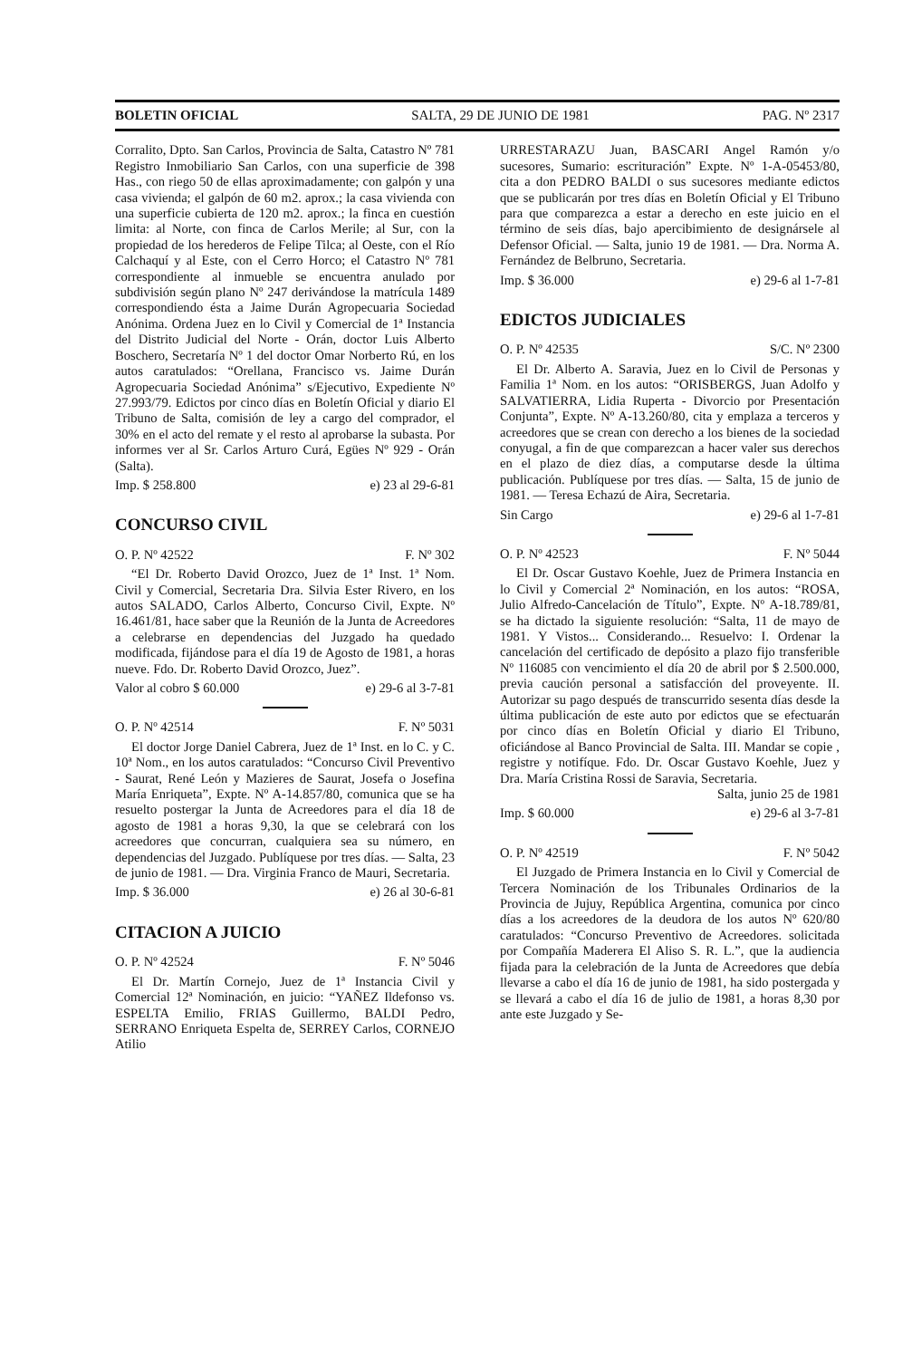BOLETIN OFICIAL SALTA, 29 DE JUNIO DE 1981 PAG. Nº 2317
Corralito, Dpto. San Carlos, Provincia de Salta, Catastro Nº 781 Registro Inmobiliario San Carlos, con una superficie de 398 Has., con riego 50 de ellas aproximadamente; con galpón y una casa vivienda; el galpón de 60 m2. aprox.; la casa vivienda con una superficie cubierta de 120 m2. aprox.; la finca en cuestión limita: al Norte, con finca de Carlos Merile; al Sur, con la propiedad de los herederos de Felipe Tilca; al Oeste, con el Río Calchaquí y al Este, con el Cerro Horco; el Catastro Nº 781 correspondiente al inmueble se encuentra anulado por subdivisión según plano Nº 247 derivándose la matrícula 1489 correspondiendo ésta a Jaime Durán Agropecuaria Sociedad Anónima. Ordena Juez en lo Civil y Comercial de 1ª Instancia del Distrito Judicial del Norte - Orán, doctor Luis Alberto Boschero, Secretaría Nº 1 del doctor Omar Norberto Rú, en los autos caratulados: “Orellana, Francisco vs. Jaime Durán Agropecuaria Sociedad Anónima” s/Ejecutivo, Expediente Nº 27.993/79. Edictos por cinco días en Boletín Oficial y diario El Tribuno de Salta, comisión de ley a cargo del comprador, el 30% en el acto del remate y el resto al aprobarse la subasta. Por informes ver al Sr. Carlos Arturo Curá, Egües Nº 929 - Orán (Salta).
Imp. $ 258.800 e) 23 al 29-6-81
CONCURSO CIVIL
O. P. Nº 42522 F. Nº 302
“El Dr. Roberto David Orozco, Juez de 1ª Inst. 1ª Nom. Civil y Comercial, Secretaria Dra. Silvia Ester Rivero, en los autos SALADO, Carlos Alberto, Concurso Civil, Expte. Nº 16.461/81, hace saber que la Reunión de la Junta de Acreedores a celebrarse en dependencias del Juzgado ha quedado modificada, fijándose para el día 19 de Agosto de 1981, a horas nueve. Fdo. Dr. Roberto David Orozco, Juez”.
Valor al cobro $ 60.000 e) 29-6 al 3-7-81
O. P. Nº 42514 F. Nº 5031
El doctor Jorge Daniel Cabrera, Juez de 1ª Inst. en lo C. y C. 10ª Nom., en los autos caratulados: “Concurso Civil Preventivo - Saurat, René León y Mazieres de Saurat, Josefa o Josefina María Enriqueta”, Expte. Nº A-14.857/80, comunica que se ha resuelto postergar la Junta de Acreedores para el día 18 de agosto de 1981 a horas 9,30, la que se celebrará con los acreedores que concurran, cualquiera sea su número, en dependencias del Juzgado. Publíquese por tres días. — Salta, 23 de junio de 1981. — Dra. Virginia Franco de Mauri, Secretaria.
Imp. $ 36.000 e) 26 al 30-6-81
CITACION A JUICIO
O. P. Nº 42524 F. Nº 5046
El Dr. Martín Cornejo, Juez de 1ª Instancia Civil y Comercial 12ª Nominación, en juicio: “YAÑEZ Ildefonso vs. ESPELTA Emilio, FRIAS Guillermo, BALDI Pedro, SERRANO Enriqueta Espelta de, SERREY Carlos, CORNEJO Atilio
URRESTARAZU Juan, BASCARI Angel Ramón y/o sucesores, Sumario: escrituración” Expte. Nº 1-A-05453/80, cita a don PEDRO BALDI o sus sucesores mediante edictos que se publicarán por tres días en Boletín Oficial y El Tribuno para que comparezca a estar a derecho en este juicio en el término de seis días, bajo apercibimiento de designársele al Defensor Oficial. — Salta, junio 19 de 1981. — Dra. Norma A. Fernández de Belbruno, Secretaria.
Imp. $ 36.000 e) 29-6 al 1-7-81
EDICTOS JUDICIALES
O. P. Nº 42535 S/C. Nº 2300
El Dr. Alberto A. Saravia, Juez en lo Civil de Personas y Familia 1ª Nom. en los autos: “ORISBERGS, Juan Adolfo y SALVATIERRA, Lidia Ruperta - Divorcio por Presentación Conjunta”, Expte. Nº A-13.260/80, cita y emplaza a terceros y acreedores que se crean con derecho a los bienes de la sociedad conyugal, a fin de que comparezcan a hacer valer sus derechos en el plazo de diez días, a computarse desde la última publicación. Publíquese por tres días. — Salta, 15 de junio de 1981. — Teresa Echazú de Aira, Secretaria.
Sin Cargo e) 29-6 al 1-7-81
O. P. Nº 42523 F. Nº 5044
El Dr. Oscar Gustavo Koehle, Juez de Primera Instancia en lo Civil y Comercial 2ª Nominación, en los autos: “ROSA, Julio Alfredo-Cancelación de Título”, Expte. Nº A-18.789/81, se ha dictado la siguiente resolución: “Salta, 11 de mayo de 1981. Y Vistos... Considerando... Resuelvo: I. Ordenar la cancelación del certificado de depósito a plazo fijo transferible Nº 116085 con vencimiento el día 20 de abril por $ 2.500.000, previa caución personal a satisfacción del proveyente. II. Autorizar su pago después de transcurrido sesenta días desde la última publicación de este auto por edictos que se efectuarán por cinco días en Boletín Oficial y diario El Tribuno, oficiándose al Banco Provincial de Salta. III. Mandar se copie , registre y notifíque. Fdo. Dr. Oscar Gustavo Koehle, Juez y Dra. María Cristina Rossi de Saravia, Secretaria.
Salta, junio 25 de 1981
Imp. $ 60.000 e) 29-6 al 3-7-81
O. P. Nº 42519 F. Nº 5042
El Juzgado de Primera Instancia en lo Civil y Comercial de Tercera Nominación de los Tribunales Ordinarios de la Provincia de Jujuy, República Argentina, comunica por cinco días a los acreedores de la deudora de los autos Nº 620/80 caratulados: “Concurso Preventivo de Acreedores. solicitada por Compañía Maderera El Aliso S. R. L.”, que la audiencia fijada para la celebración de la Junta de Acreedores que debía llevarse a cabo el día 16 de junio de 1981, ha sido postergada y se llevará a cabo el día 16 de julio de 1981, a horas 8,30 por ante este Juzgado y Se-